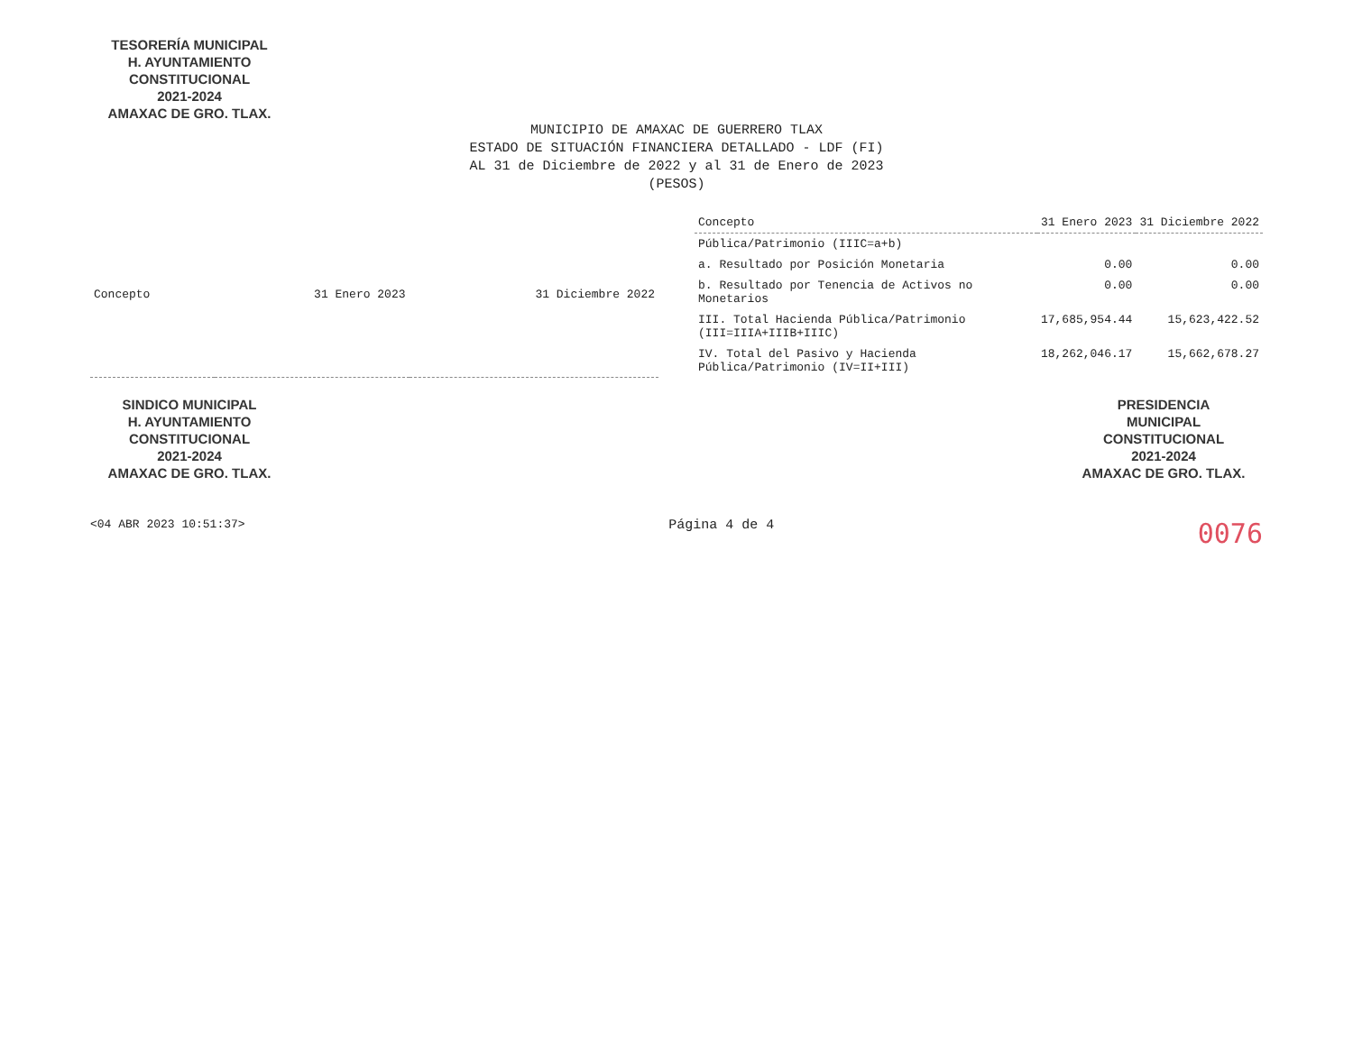TESORERÍA MUNICIPAL
H. AYUNTAMIENTO
CONSTITUCIONAL
2021-2024
AMAXAC DE GRO. TLAX.
MUNICIPIO DE AMAXAC DE GUERRERO TLAX
ESTADO DE SITUACIÓN FINANCIERA DETALLADO - LDF (FI)
AL 31 de Diciembre de 2022 y al 31 de Enero de 2023
(PESOS)
| Concepto | 31 Enero 2023 | 31 Diciembre 2022 |
| --- | --- | --- |
| Concepto | 31 Enero 2023 | 31 Diciembre 2022 |
| --- | --- | --- |
| Pública/Patrimonio (IIIC=a+b) | | |
| a. Resultado por Posición Monetaria | 0.00 | 0.00 |
| b. Resultado por Tenencia de Activos no Monetarios | 0.00 | 0.00 |
| III. Total Hacienda Pública/Patrimonio (III=IIIA+IIIB+IIIC) | 17,685,954.44 | 15,623,422.52 |
| IV. Total del Pasivo y Hacienda Pública/Patrimonio (IV=II+III) | 18,262,046.17 | 15,662,678.27 |
SINDICO MUNICIPAL
H. AYUNTAMIENTO
CONSTITUCIONAL
2021-2024
AMAXAC DE GRO. TLAX.
PRESIDENCIA
MUNICIPAL
CONSTITUCIONAL
2021-2024
AMAXAC DE GRO. TLAX.
<04 ABR 2023 10:51:37>
Página 4 de 4
0076